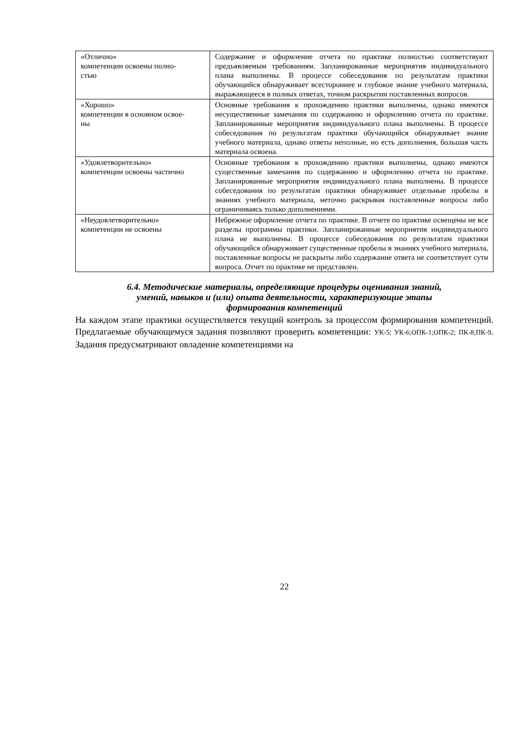| «Отлично» компетенции освоены полно- стью | Содержание и оформление отчета по практике полностью соответствуют предъявляемым требованиям. Запланированные мероприятия индивидуального плана выполнены. В процессе собеседования по результатам практики обучающийся обнаруживает всестороннее и глубокое знание учебного материала, выражающееся в полных ответах, точном раскрытии поставленных вопросов. |
| «Хорошо» компетенции в основном освое- ны | Основные требования к прохождению практики выполнены, однако имеются несущественные замечания по содержанию и оформлению отчета по практике. Запланированные мероприятия индивидуального плана выполнены. В процессе собеседования по результатам практики обучающийся обнаруживает знание учебного материала, однако ответы неполные, но есть дополнения, большая часть материала освоена. |
| «Удовлетворительно» компетенции освоены частично | Основные требования к прохождению практики выполнены, однако имеются существенные замечания по содержанию и оформлению отчета по практике. Запланированные мероприятия индивидуального плана выполнены. В процессе собеседования по результатам практики обнаруживает отдельные пробелы в знаниях учебного материала, неточно раскрывая поставленные вопросы либо ограничиваясь только дополнениями. |
| «Неудовлетворительно» компетенции не освоены | Небрежное оформление отчета по практике. В отчете по практике освещены не все разделы программы практики. Запланированные мероприятия индивидуального плана не выполнены. В процессе собеседования по результатам практики обучающийся обнаруживает существенные пробелы в знаниях учебного материала, поставленные вопросы не раскрыты либо содержание ответа не соответствует сути вопроса. Отчет по практике не представлен. |
6.4. Методические материалы, определяющие процедуры оценивания знаний,
умений, навыков и (или) опыта деятельности, характеризующие этапы
формирования компетенций
На каждом этапе практики осуществляется текущий контроль за процессом формирования компетенций. Предлагаемые обучающемуся задания позволяют проверить компетенции: УК-5; УК-6;ОПК-1;ОПК-2; ПК-8;ПК-9. Задания предусматривают овладение компетенциями на
22